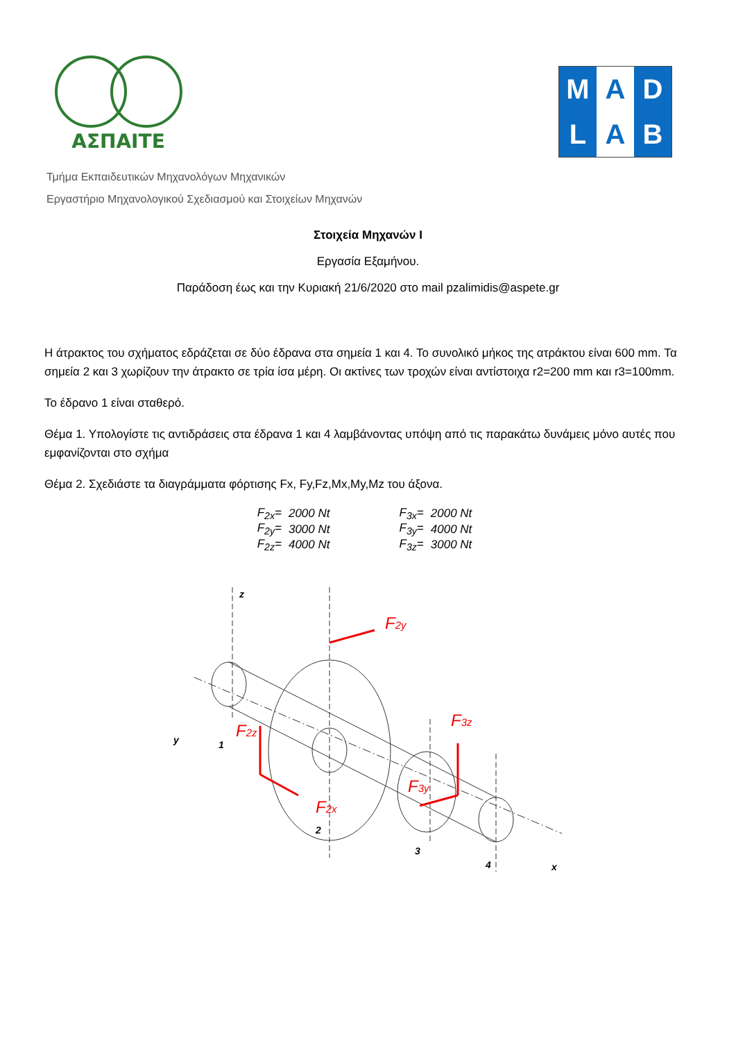ΑΣΠΑΙΤΕ
M
A
D
L
A
B
Τμήμα Εκπαιδευτικών Μηχανολόγων Μηχανικών
Εργαστήριο Μηχανολογικού Σχεδιασμού και Στοιχείων Μηχανών
Στοιχεία Μηχανών Ι
Εργασία Εξαμήνου.
Παράδοση έως και την Κυριακή 21/6/2020 στο mail pzalimidis@aspete.gr
Η άτρακτος του σχήματος εδράζεται σε δύο έδρανα στα σημεία 1 και 4. Το συνολικό μήκος της ατράκτου είναι 600 mm. Τα σημεία 2 και 3 χωρίζουν την άτρακτο σε τρία ίσα μέρη. Οι ακτίνες των τροχών είναι αντίστοιχα r2=200 mm και r3=100mm.
Το έδρανο 1 είναι σταθερό.
Θέμα 1. Υπολογίστε τις αντιδράσεις στα έδρανα 1 και 4 λαμβάνοντας υπόψη από τις παρακάτω δυνάμεις μόνο αυτές που εμφανίζονται στο σχήμα
Θέμα 2. Σχεδιάστε τα διαγράμματα φόρτισης Fx, Fy,Fz,Mx,My,Mz του άξονα.
| F<sub>2x</sub>= | 2000 Nt | | F<sub>3x</sub>= | 2000 Nt |
| F<sub>2y</sub>= | 3000 Nt | | F<sub>3y</sub>= | 4000 Nt |
| F<sub>2z</sub>= | 4000 Nt | | F<sub>3z</sub>= | 3000 Nt |
F2y
F2z
F2x
F3z
F3y
z
y
1
2
3
4
x